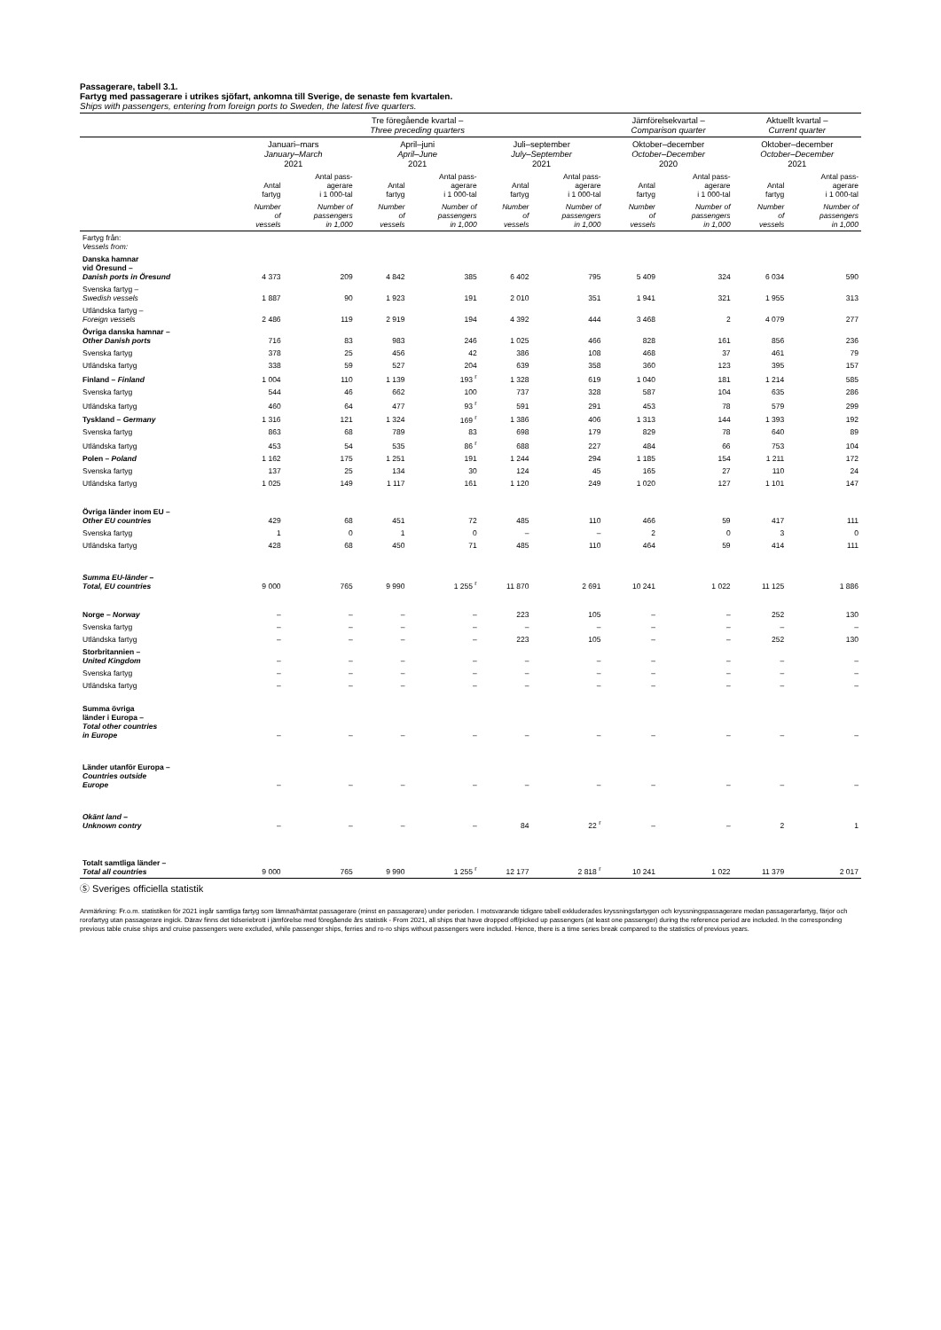Passagerare, tabell 3.1.
Fartyg med passagerare i utrikes sjöfart, ankomna till Sverige, de senaste fem kvartalen.
Ships with passengers, entering from foreign ports to Sweden, the latest five quarters.
| | Tre föregående kvartal – Three preceding quarters | | | | | | Jämförelsekvartal – Comparison quarter | | Aktuellt kvartal – Current quarter | |
| --- | --- | --- | --- | --- | --- | --- | --- | --- | --- | --- |
| | Januari–mars January–March 2021 | | April–juni April–June 2021 | | Juli–september July–September 2021 | | Oktober–december October–December 2020 | | Oktober–december October–December 2021 | |
| | Antal fartyg | Antal pass- agerare i 1 000-tal | Antal fartyg | Antal pass- agerare i 1 000-tal | Antal fartyg | Antal pass- agerare i 1 000-tal | Antal fartyg | Antal pass- agerare i 1 000-tal | Antal fartyg | Antal pass- agerare i 1 000-tal |
| | Number of vessels | Number of passengers in 1,000 | Number of vessels | Number of passengers in 1,000 | Number of vessels | Number of passengers in 1,000 | Number of vessels | Number of passengers in 1,000 | Number of vessels | Number of passengers in 1,000 |
| Fartyg från: Vessels from: | | | | | | | | | | |
| Danska hamnar vid Öresund – Danish ports in Öresund | 4 373 | 209 | 4 842 | 385 | 6 402 | 795 | 5 409 | 324 | 6 034 | 590 |
| Svenska fartyg – Swedish vessels | 1 887 | 90 | 1 923 | 191 | 2 010 | 351 | 1 941 | 321 | 1 955 | 313 |
| Utländska fartyg – Foreign vessels | 2 486 | 119 | 2 919 | 194 | 4 392 | 444 | 3 468 | 2 | 4 079 | 277 |
| Övriga danska hamnar – Other Danish ports | 716 | 83 | 983 | 246 | 1 025 | 466 | 828 | 161 | 856 | 236 |
| Svenska fartyg | 378 | 25 | 456 | 42 | 386 | 108 | 468 | 37 | 461 | 79 |
| Utländska fartyg | 338 | 59 | 527 | 204 | 639 | 358 | 360 | 123 | 395 | 157 |
| Finland – Finland | 1 004 | 110 | 1 139 | 193 <sup>r</sup> | 1 328 | 619 | 1 040 | 181 | 1 214 | 585 |
| Svenska fartyg | 544 | 46 | 662 | 100 | 737 | 328 | 587 | 104 | 635 | 286 |
| Utländska fartyg | 460 | 64 | 477 | 93 <sup>r</sup> | 591 | 291 | 453 | 78 | 579 | 299 |
| Tyskland – Germany | 1 316 | 121 | 1 324 | 169 <sup>r</sup> | 1 386 | 406 | 1 313 | 144 | 1 393 | 192 |
| Svenska fartyg | 863 | 68 | 789 | 83 | 698 | 179 | 829 | 78 | 640 | 89 |
| Utländska fartyg | 453 | 54 | 535 | 86 <sup>r</sup> | 688 | 227 | 484 | 66 | 753 | 104 |
| Polen – Poland | 1 162 | 175 | 1 251 | 191 | 1 244 | 294 | 1 185 | 154 | 1 211 | 172 |
| Svenska fartyg | 137 | 25 | 134 | 30 | 124 | 45 | 165 | 27 | 110 | 24 |
| Utländska fartyg | 1 025 | 149 | 1 117 | 161 | 1 120 | 249 | 1 020 | 127 | 1 101 | 147 |
| Övriga länder inom EU – Other EU countries | 429 | 68 | 451 | 72 | 485 | 110 | 466 | 59 | 417 | 111 |
| Svenska fartyg | 1 | 0 | 1 | 0 | – | – | 2 | 0 | 3 | 0 |
| Utländska fartyg | 428 | 68 | 450 | 71 | 485 | 110 | 464 | 59 | 414 | 111 |
| Summa EU-länder – Total, EU countries | 9 000 | 765 | 9 990 | 1 255 <sup>r</sup> | 11 870 | 2 691 | 10 241 | 1 022 | 11 125 | 1 886 |
| Norge – Norway | – | – | – | – | 223 | 105 | – | – | 252 | 130 |
| Svenska fartyg | – | – | – | – | – | – | – | – | – | – |
| Utländska fartyg | – | – | – | – | 223 | 105 | – | – | 252 | 130 |
| Storbritannien – United Kingdom | – | – | – | – | – | – | – | – | – | – |
| Svenska fartyg | – | – | – | – | – | – | – | – | – | – |
| Utländska fartyg | – | – | – | – | – | – | – | – | – | – |
| Summa övriga länder i Europa – Total other countries in Europe | – | – | – | – | – | – | – | – | – | – |
| Länder utanför Europa – Countries outside Europe | – | – | – | – | – | – | – | – | – | – |
| Okänt land – Unknown contry | – | – | – | – | 84 | 22 <sup>r</sup> | – | – | 2 | 1 |
| Totalt samtliga länder – Total all countries | 9 000 | 765 | 9 990 | 1 255 <sup>r</sup> | 12 177 | 2 818 <sup>r</sup> | 10 241 | 1 022 | 11 379 | 2 017 |
Ⓢ Sveriges officiella statistik
Anmärkning: Fr.o.m. statistiken för 2021 ingår samtliga fartyg som lämnat/hämtat passagerare (minst en passagerare) under perioden. I motsvarande tidigare tabell exkluderades kryssningsfartygen och kryssningspassagerare medan passagerarfartyg, färjor och rorofartyg utan passagerare ingick. Därav finns det tidseriebrott i jämförelse med föregående års statistik - From 2021, all ships that have dropped off/picked up passengers (at least one passenger) during the reference period are included. In the corresponding previous table cruise ships and cruise passengers were excluded, while passenger ships, ferries and ro-ro ships without passengers were included. Hence, there is a time series break compared to the statistics of previous years.